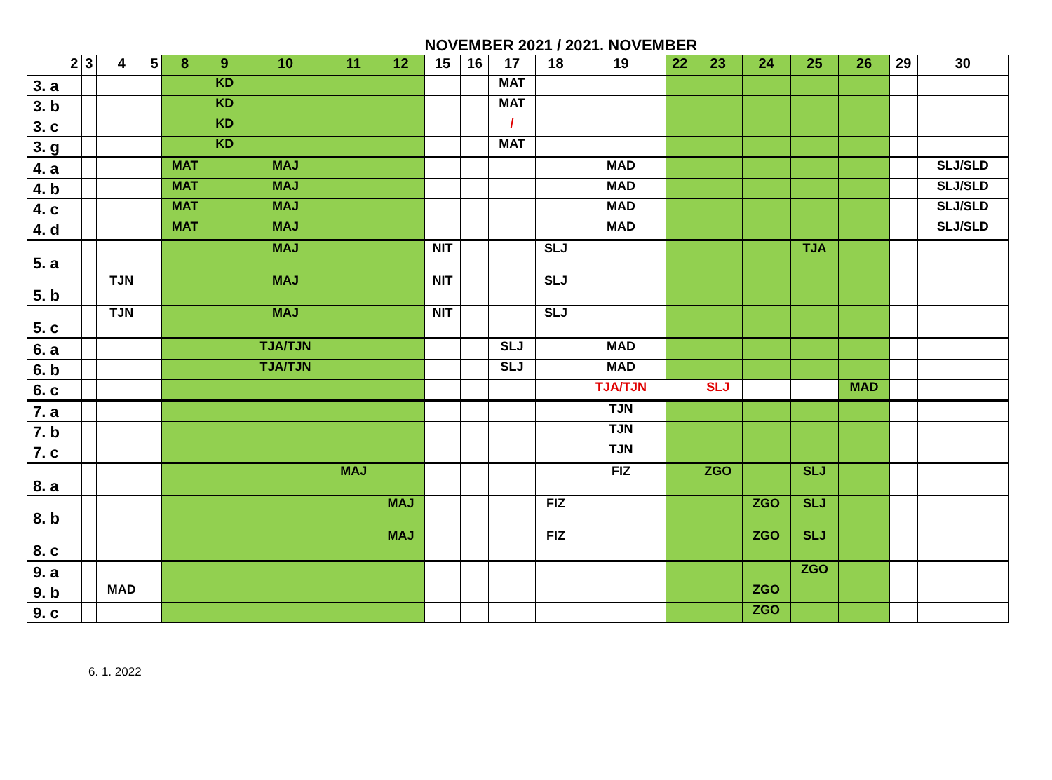NOVEMBER 2021 / 2021. NOVEMBER
| | 2 | 3 | 4 | 5 | 8 | 9 | 10 | 11 | 12 | 15 | 16 | 17 | 18 | 19 | 22 | 23 | 24 | 25 | 26 | 29 | 30 |
| --- | --- | --- | --- | --- | --- | --- | --- | --- | --- | --- | --- | --- | --- | --- | --- | --- | --- | --- | --- | --- | --- |
| 3. a | | | | | | KD | | | | | | MAT | | | | | | | | | |
| 3. b | | | | | | KD | | | | | | MAT | | | | | | | | | |
| 3. c | | | | | | KD | | | | | | / | | | | | | | | | |
| 3. g | | | | | | KD | | | | | | MAT | | | | | | | | | |
| 4. a | | | | | MAT | | MAJ | | | | | | | MAD | | | | | | | SLJ/SLD |
| 4. b | | | | | MAT | | MAJ | | | | | | | MAD | | | | | | | SLJ/SLD |
| 4. c | | | | | MAT | | MAJ | | | | | | | MAD | | | | | | | SLJ/SLD |
| 4. d | | | | | MAT | | MAJ | | | | | | | MAD | | | | | | | SLJ/SLD |
| 5. a | | | | | | | MAJ | | | NIT | | | SLJ | | | | | TJA | | | |
| 5. b | | | TJN | | | | MAJ | | | NIT | | | SLJ | | | | | | | | |
| 5. c | | | TJN | | | | MAJ | | | NIT | | | SLJ | | | | | | | | |
| 6. a | | | | | | | TJA/TJN | | | | | SLJ | | MAD | | | | | | | |
| 6. b | | | | | | | TJA/TJN | | | | | SLJ | | MAD | | | | | | | |
| 6. c | | | | | | | | | | | | | | TJA/TJN | | SLJ | | | MAD | | |
| 7. a | | | | | | | | | | | | | | TJN | | | | | | | |
| 7. b | | | | | | | | | | | | | | TJN | | | | | | | |
| 7. c | | | | | | | | | | | | | | TJN | | | | | | | |
| 8. a | | | | | | | | MAJ | | | | | | FIZ | | ZGO | | SLJ | | | |
| 8. b | | | | | | | | | MAJ | | | | FIZ | | | | ZGO | SLJ | | | |
| 8. c | | | | | | | | | MAJ | | | | FIZ | | | | ZGO | SLJ | | | |
| 9. a | | | | | | | | | | | | | | | | | | ZGO | | | |
| 9. b | | | MAD | | | | | | | | | | | | | | ZGO | | | | |
| 9. c | | | | | | | | | | | | | | | | | ZGO | | | | |
6. 1. 2022